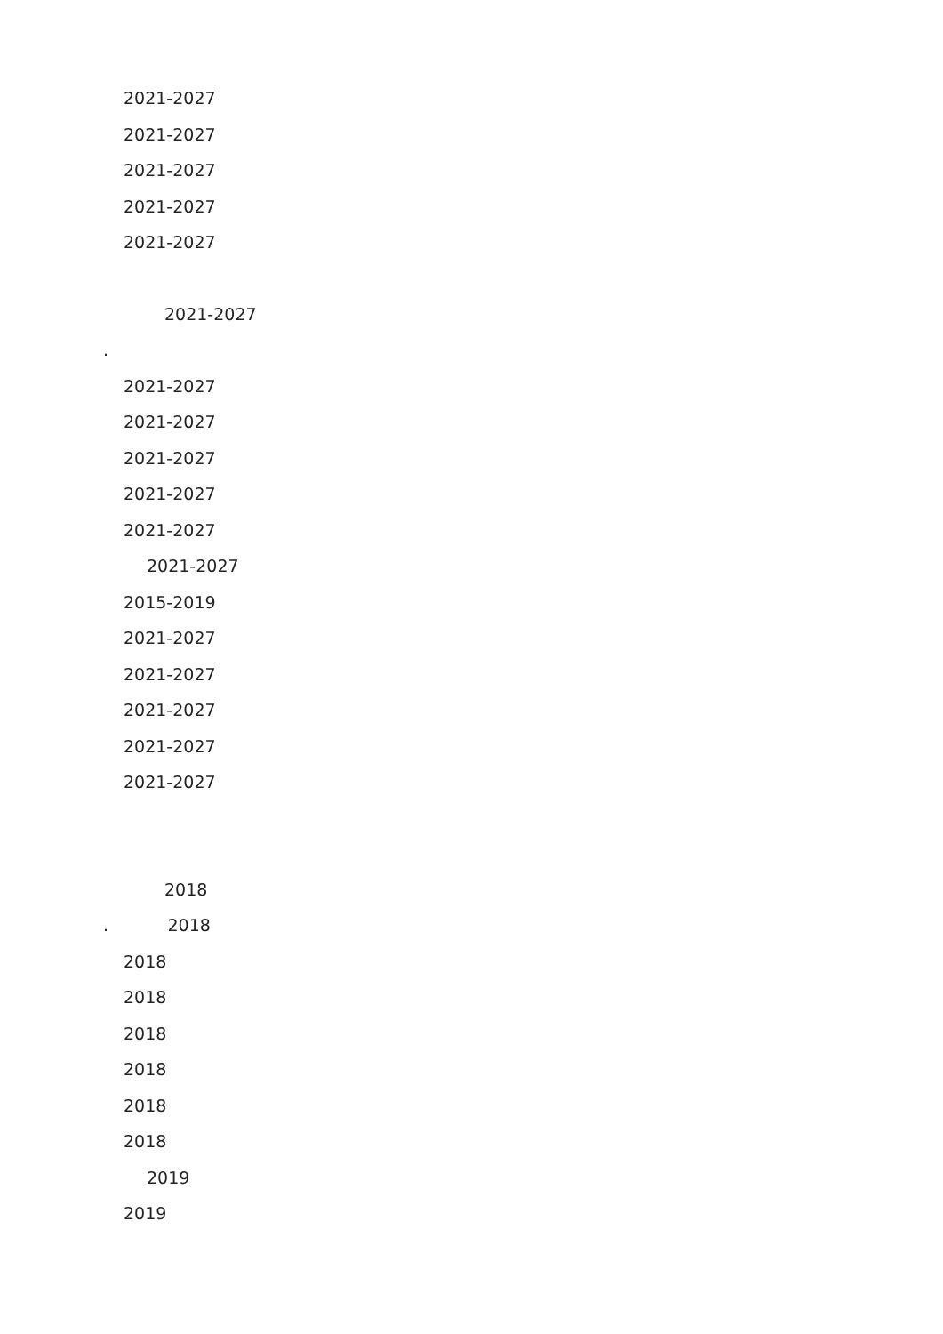2021-2027
2021-2027
2021-2027
2021-2027
2021-2027
2021-2027
.
2021-2027
2021-2027
2021-2027
2021-2027
2021-2027
2021-2027
2015-2019
2021-2027
2021-2027
2021-2027
2021-2027
2021-2027
2018
. 2018
2018
2018
2018
2018
2018
2018
2019
2019